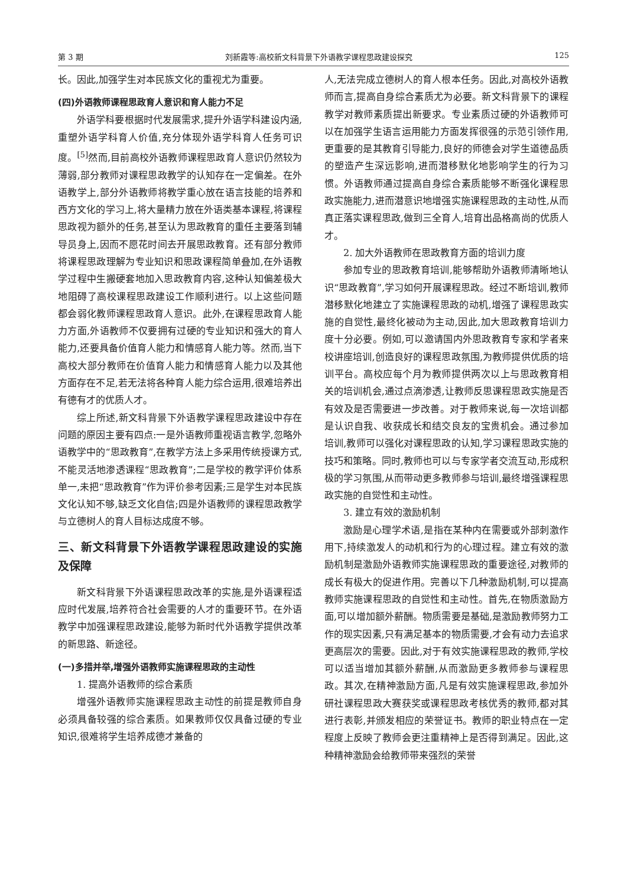第 3 期 刘新霞等:高校新文科背景下外语教学课程思政建设探究 125
长。因此,加强学生对本民族文化的重视尤为重要。
(四)外语教师课程思政育人意识和育人能力不足
外语学科要根据时代发展需求,提升外语学科建设内涵,重塑外语学科育人价值,充分体现外语学科育人任务可识度。<sup>[5]</sup>然而,目前高校外语教师课程思政育人意识仍然较为薄弱,部分教师对课程思政教学的认知存在一定偏差。在外语教学上,部分外语教师将教学重心放在语言技能的培养和西方文化的学习上,将大量精力放在外语类基本课程,将课程思政视为额外的任务,甚至认为思政教育的重任主要落到辅导员身上,因而不愿花时间去开展思政教育。还有部分教师将课程思政理解为专业知识和思政课程简单叠加,在外语教学过程中生搬硬套地加入思政教育内容,这种认知偏差极大地阻碍了高校课程思政建设工作顺利进行。以上这些问题都会弱化教师课程思政育人意识。此外,在课程思政育人能力方面,外语教师不仅要拥有过硬的专业知识和强大的育人能力,还要具备价值育人能力和情感育人能力等。然而,当下高校大部分教师在价值育人能力和情感育人能力以及其他方面存在不足,若无法将各种育人能力综合运用,很难培养出有德有才的优质人才。
综上所述,新文科背景下外语教学课程思政建设中存在问题的原因主要有四点:一是外语教师重视语言教学,忽略外语教学中的“思政教育”,在教学方法上多采用传统授课方式,不能灵活地渗透课程“思政教育”;二是学校的教学评价体系单一,未把“思政教育”作为评价参考因素;三是学生对本民族文化认知不够,缺乏文化自信;四是外语教师的课程思政教学与立德树人的育人目标达成度不够。
三、新文科背景下外语教学课程思政建设的实施及保障
新文科背景下外语课程思政改革的实施,是外语课程适应时代发展,培养符合社会需要的人才的重要环节。在外语教学中加强课程思政建设,能够为新时代外语教学提供改革的新思路、新途径。
(一)多措并举,增强外语教师实施课程思政的主动性
1. 提高外语教师的综合素质
增强外语教师实施课程思政主动性的前提是教师自身必须具备较强的综合素质。如果教师仅仅具备过硬的专业知识,很难将学生培养成德才兼备的
人,无法完成立德树人的育人根本任务。因此,对高校外语教师而言,提高自身综合素质尤为必要。新文科背景下的课程教学对教师素质提出新要求。专业素质过硬的外语教师可以在加强学生语言运用能力方面发挥很强的示范引领作用,更重要的是其教育引导能力,良好的师德会对学生道德品质的塑造产生深远影响,进而潜移默化地影响学生的行为习惯。外语教师通过提高自身综合素质能够不断强化课程思政实施能力,进而潜意识地增强实施课程思政的主动性,从而真正落实课程思政,做到三全育人,培育出品格高尚的优质人才。
2. 加大外语教师在思政教育方面的培训力度
参加专业的思政教育培训,能够帮助外语教师清晰地认识“思政教育”,学习如何开展课程思政。经过不断培训,教师潜移默化地建立了实施课程思政的动机,增强了课程思政实施的自觉性,最终化被动为主动,因此,加大思政教育培训力度十分必要。例如,可以邀请国内外思政教育专家和学者来校讲座培训,创造良好的课程思政氛围,为教师提供优质的培训平台。高校应每个月为教师提供两次以上与思政教育相关的培训机会,通过点滴渗透,让教师反思课程思政实施是否有效及是否需要进一步改善。对于教师来说,每一次培训都是认识自我、收获成长和结交良友的宝贵机会。通过参加培训,教师可以强化对课程思政的认知,学习课程思政实施的技巧和策略。同时,教师也可以与专家学者交流互动,形成积极的学习氛围,从而带动更多教师参与培训,最终增强课程思政实施的自觉性和主动性。
3. 建立有效的激励机制
激励是心理学术语,是指在某种内在需要或外部刺激作用下,持续激发人的动机和行为的心理过程。建立有效的激励机制是激励外语教师实施课程思政的重要途径,对教师的成长有极大的促进作用。完善以下几种激励机制,可以提高教师实施课程思政的自觉性和主动性。首先,在物质激励方面,可以增加额外薪酬。物质需要是基础,是激励教师努力工作的现实因素,只有满足基本的物质需要,才会有动力去追求更高层次的需要。因此,对于有效实施课程思政的教师,学校可以适当增加其额外薪酬,从而激励更多教师参与课程思政。其次,在精神激励方面,凡是有效实施课程思政,参加外研社课程思政大赛获奖或课程思政考核优秀的教师,都对其进行表彰,并颁发相应的荣誉证书。教师的职业特点在一定程度上反映了教师会更注重精神上是否得到满足。因此,这种精神激励会给教师带来强烈的荣誉